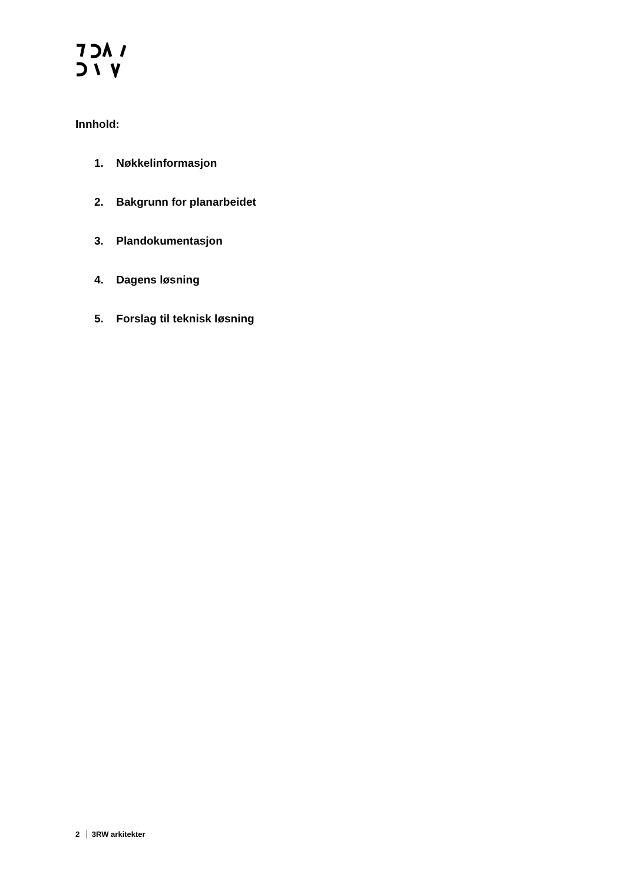Innhold:
1. Nøkkelinformasjon
2. Bakgrunn for planarbeidet
3. Plandokumentasjon
4. Dagens løsning
5. Forslag til teknisk løsning
2 3RW arkitekter